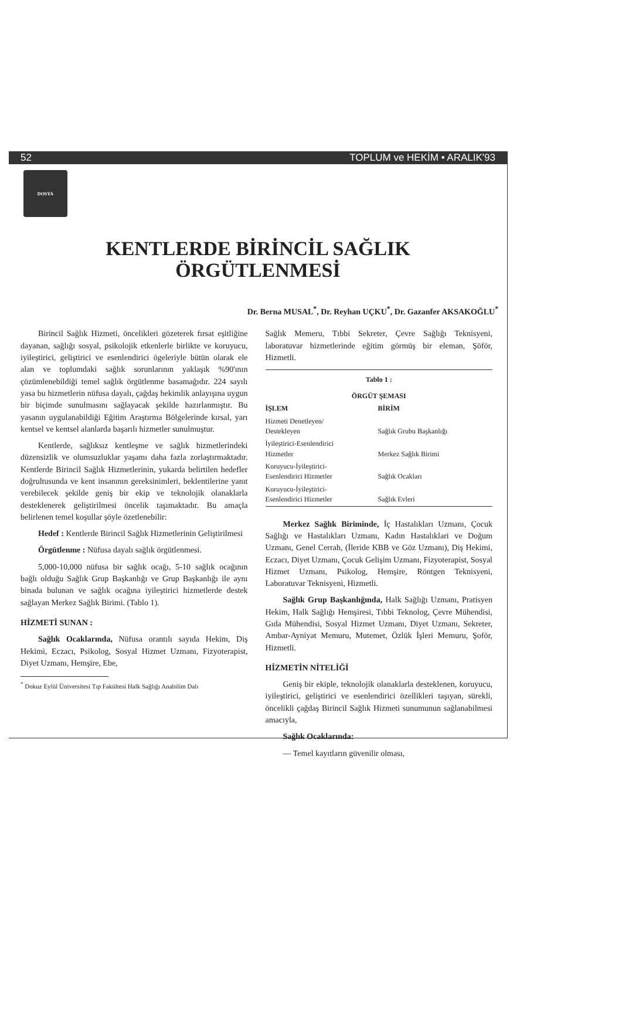52 TOPLUM ve HEKİM • ARALIK'93
DOSYA
KENTLERDE BİRİNCİL SAĞLIK
ÖRGÜTLENMESİ
Dr. Berna MUSAL<sup>*</sup>, Dr. Reyhan UÇKU<sup>*</sup>, Dr. Gazanfer AKSAKOĞLU<sup>*</sup>
Birincil Sağlık Hizmeti, öncelikleri gözeterek fırsat eşitliğine dayanan, sağlığı sosyal, psikolojik etkenlerle birlikte ve koruyucu, iyileştirici, geliştirici ve esenlendirici ögeleriyle bütün olarak ele alan ve toplumdaki sağlık sorunlarının yaklaşık %90'ının çözümlenebildiği temel sağlık örgütlenme basamağıdır. 224 sayılı yasa bu hizmetlerin nüfusa dayalı, çağdaş hekimlik anlayışına uygun bir biçimde sunulmasını sağlayacak şekilde hazırlanmıştır. Bu yasanın uygulanabildiği Eğitim Araştırma Bölgelerinde kırsal, yarı kentsel ve kentsel alanlarda başarılı hizmetler sunulmuştur.
Kentlerde, sağlıksız kentleşme ve sağlık hizmetlerindeki düzensizlik ve olumsuzluklar yaşamı daha fazla zorlaştırmaktadır. Kentlerde Birincil Sağlık Hizmetlerinin, yukarda belirtilen hedefler doğrultusunda ve kent insanının gereksinimleri, beklentilerine yanıt verebilecek şekilde geniş bir ekip ve teknolojik olanaklarla desteklenerek geliştirilmesi öncelik taşımaktadır. Bu amaçla belirlenen temel koşullar şöyle özetlenebilir:
Hedef : Kentlerde Birincil Sağlık Hizmetlerinin Geliştirilmesi
Örgütlenme : Nüfusa dayalı sağlık örgütlenmesi.
5,000-10,000 nüfusa bir sağlık ocağı, 5-10 sağlık ocağının bağlı olduğu Sağlık Grup Başkanlığı ve Grup Başkanlığı ile aynı binada bulunan ve sağlık ocağına iyileştirici hizmetlerde destek sağlayan Merkez Sağlık Birimi. (Tablo 1).
HİZMETİ SUNAN :
Sağlık Ocaklarında, Nüfusa orantılı sayıda Hekim, Diş Hekimi, Eczacı, Psikolog, Sosyal Hizmet Uzmanı, Fizyoterapist, Diyet Uzmanı, Hemşire, Ebe,
<sup>*</sup> Dokuz Eylül Üniversitesi Tıp Fakültesi Halk Sağlığı Anabilim Dalı
Sağlık Memeru, Tıbbi Sekreter, Çevre Sağlığı Teknisyeni, laboratuvar hizmetlerinde eğitim görmüş bir eleman, Şöför, Hizmetli.
| Tablo 1 : | |
| --- | --- |
| ÖRGÜT ŞEMASI | |
| İŞLEM | BİRİM |
| Hizmeti Denetleyen/ Destekleyen | Sağlık Grubu Başkanlığı |
| İyileştirici-Esenlendirici Hizmetler | Merkez Sağlık Birimi |
| Koruyucu-İyileştirici- Esenlendirici Hizmetler | Sağlık Ocakları |
| Koruyucu-İyileştirici- Esenlendirici Hizmetler | Sağlık Evleri |
Merkez Sağlık Biriminde, İç Hastalıkları Uzmanı, Çocuk Sağlığı ve Hastalıkları Uzmanı, Kadın Hastalıklari ve Doğum Uzmanı, Genel Cerrah, (İleride KBB ve Göz Uzmanı), Diş Hekimi, Eczacı, Diyet Uzmanı, Çocuk Gelişim Uzmanı, Fizyoterapist, Sosyal Hizmet Uzmanı, Psikolog, Hemşire, Röntgen Teknisyeni, Laboratuvar Teknisyeni, Hizmetli.
Sağlık Grup Başkanlığında, Halk Sağlığı Uzmanı, Pratisyen Hekim, Halk Sağlığı Hemşiresi, Tıbbi Teknolog, Çevre Mühendisi, Gıda Mühendisi, Sosyal Hizmet Uzmanı, Diyet Uzmanı, Sekreter, Ambar-Ayniyat Memuru, Mutemet, Özlük İşleri Memuru, Şoför, Hizmetli.
HİZMETİN NİTELİĞİ
Geniş bir ekiple, teknolojik olanaklarla desteklenen, koruyucu, iyileştirici, geliştirici ve esenlendirici özellikleri taşıyan, sürekli, öncelikli çağdaş Birincil Sağlık Hizmeti sunumunun sağlanabilmesi amacıyla,
Sağlık Ocaklarında:
— Temel kayıtların güvenilir olması,